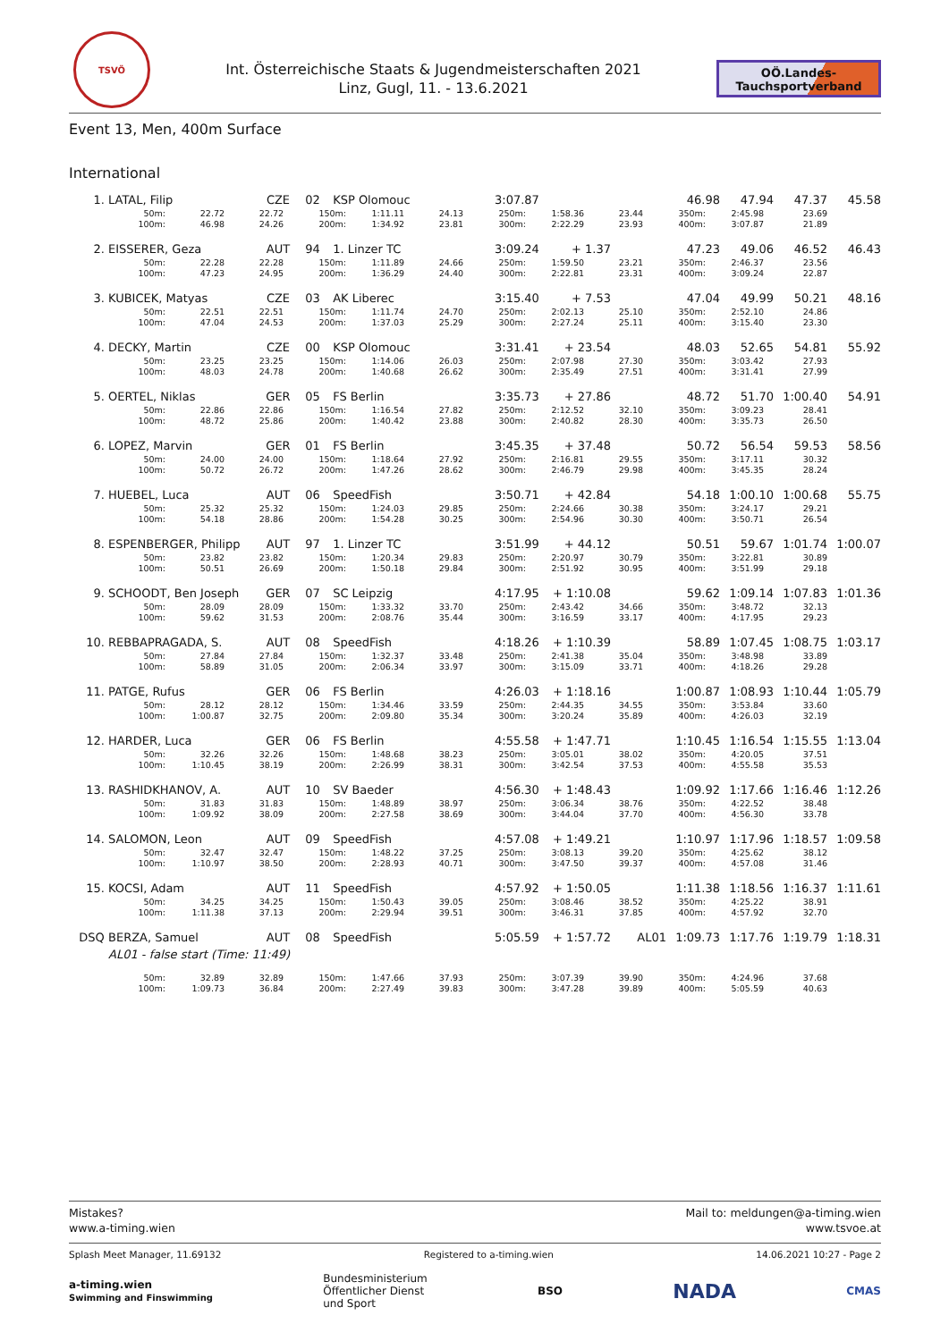TSVÖ
Int. Österreichische Staats & Jugendmeisterschaften 2021
Linz, Gugl, 11. - 13.6.2021
OÖ.Landes-
Tauchsportverband
Event 13, Men, 400m Surface
International
| 1. | LATAL, Filip | CZE | 02 | KSP Olomouc | 3:07.87 | | | 46.98 | 47.94 | 47.37 | 45.58 |
| 50m: | 22.72 | 22.72 | 150m: | 1:11.11 | 24.13 | 250m: | 1:58.36 | 23.44 | 350m: | 2:45.98 | 23.69 | |
| 100m: | 46.98 | 24.26 | 200m: | 1:34.92 | 23.81 | 300m: | 2:22.29 | 23.93 | 400m: | 3:07.87 | 21.89 | |
| 2. | EISSERER, Geza | AUT | 94 | 1. Linzer TC | 3:09.24 | + 1.37 | | 47.23 | 49.06 | 46.52 | 46.43 |
| 50m: | 22.28 | 22.28 | 150m: | 1:11.89 | 24.66 | 250m: | 1:59.50 | 23.21 | 350m: | 2:46.37 | 23.56 | |
| 100m: | 47.23 | 24.95 | 200m: | 1:36.29 | 24.40 | 300m: | 2:22.81 | 23.31 | 400m: | 3:09.24 | 22.87 | |
| 3. | KUBICEK, Matyas | CZE | 03 | AK Liberec | 3:15.40 | + 7.53 | | 47.04 | 49.99 | 50.21 | 48.16 |
| 50m: | 22.51 | 22.51 | 150m: | 1:11.74 | 24.70 | 250m: | 2:02.13 | 25.10 | 350m: | 2:52.10 | 24.86 | |
| 100m: | 47.04 | 24.53 | 200m: | 1:37.03 | 25.29 | 300m: | 2:27.24 | 25.11 | 400m: | 3:15.40 | 23.30 | |
| 4. | DECKY, Martin | CZE | 00 | KSP Olomouc | 3:31.41 | + 23.54 | | 48.03 | 52.65 | 54.81 | 55.92 |
| 50m: | 23.25 | 23.25 | 150m: | 1:14.06 | 26.03 | 250m: | 2:07.98 | 27.30 | 350m: | 3:03.42 | 27.93 | |
| 100m: | 48.03 | 24.78 | 200m: | 1:40.68 | 26.62 | 300m: | 2:35.49 | 27.51 | 400m: | 3:31.41 | 27.99 | |
| 5. | OERTEL, Niklas | GER | 05 | FS Berlin | 3:35.73 | + 27.86 | | 48.72 | 51.70 | 1:00.40 | 54.91 |
| 50m: | 22.86 | 22.86 | 150m: | 1:16.54 | 27.82 | 250m: | 2:12.52 | 32.10 | 350m: | 3:09.23 | 28.41 | |
| 100m: | 48.72 | 25.86 | 200m: | 1:40.42 | 23.88 | 300m: | 2:40.82 | 28.30 | 400m: | 3:35.73 | 26.50 | |
| 6. | LOPEZ, Marvin | GER | 01 | FS Berlin | 3:45.35 | + 37.48 | | 50.72 | 56.54 | 59.53 | 58.56 |
| 50m: | 24.00 | 24.00 | 150m: | 1:18.64 | 27.92 | 250m: | 2:16.81 | 29.55 | 350m: | 3:17.11 | 30.32 | |
| 100m: | 50.72 | 26.72 | 200m: | 1:47.26 | 28.62 | 300m: | 2:46.79 | 29.98 | 400m: | 3:45.35 | 28.24 | |
| 7. | HUEBEL, Luca | AUT | 06 | SpeedFish | 3:50.71 | + 42.84 | | 54.18 | 1:00.10 | 1:00.68 | 55.75 |
| 50m: | 25.32 | 25.32 | 150m: | 1:24.03 | 29.85 | 250m: | 2:24.66 | 30.38 | 350m: | 3:24.17 | 29.21 | |
| 100m: | 54.18 | 28.86 | 200m: | 1:54.28 | 30.25 | 300m: | 2:54.96 | 30.30 | 400m: | 3:50.71 | 26.54 | |
| 8. | ESPENBERGER, Philipp | AUT | 97 | 1. Linzer TC | 3:51.99 | + 44.12 | | 50.51 | 59.67 | 1:01.74 | 1:00.07 |
| 50m: | 23.82 | 23.82 | 150m: | 1:20.34 | 29.83 | 250m: | 2:20.97 | 30.79 | 350m: | 3:22.81 | 30.89 | |
| 100m: | 50.51 | 26.69 | 200m: | 1:50.18 | 29.84 | 300m: | 2:51.92 | 30.95 | 400m: | 3:51.99 | 29.18 | |
| 9. | SCHOODT, Ben Joseph | GER | 07 | SC Leipzig | 4:17.95 | + 1:10.08 | | 59.62 | 1:09.14 | 1:07.83 | 1:01.36 |
| 50m: | 28.09 | 28.09 | 150m: | 1:33.32 | 33.70 | 250m: | 2:43.42 | 34.66 | 350m: | 3:48.72 | 32.13 | |
| 100m: | 59.62 | 31.53 | 200m: | 2:08.76 | 35.44 | 300m: | 3:16.59 | 33.17 | 400m: | 4:17.95 | 29.23 | |
| 10. | REBBAPRAGADA, S. | AUT | 08 | SpeedFish | 4:18.26 | + 1:10.39 | | 58.89 | 1:07.45 | 1:08.75 | 1:03.17 |
| 50m: | 27.84 | 27.84 | 150m: | 1:32.37 | 33.48 | 250m: | 2:41.38 | 35.04 | 350m: | 3:48.98 | 33.89 | |
| 100m: | 58.89 | 31.05 | 200m: | 2:06.34 | 33.97 | 300m: | 3:15.09 | 33.71 | 400m: | 4:18.26 | 29.28 | |
| 11. | PATGE, Rufus | GER | 06 | FS Berlin | 4:26.03 | + 1:18.16 | | 1:00.87 | 1:08.93 | 1:10.44 | 1:05.79 |
| 50m: | 28.12 | 28.12 | 150m: | 1:34.46 | 33.59 | 250m: | 2:44.35 | 34.55 | 350m: | 3:53.84 | 33.60 | |
| 100m: | 1:00.87 | 32.75 | 200m: | 2:09.80 | 35.34 | 300m: | 3:20.24 | 35.89 | 400m: | 4:26.03 | 32.19 | |
| 12. | HARDER, Luca | GER | 06 | FS Berlin | 4:55.58 | + 1:47.71 | | 1:10.45 | 1:16.54 | 1:15.55 | 1:13.04 |
| 50m: | 32.26 | 32.26 | 150m: | 1:48.68 | 38.23 | 250m: | 3:05.01 | 38.02 | 350m: | 4:20.05 | 37.51 | |
| 100m: | 1:10.45 | 38.19 | 200m: | 2:26.99 | 38.31 | 300m: | 3:42.54 | 37.53 | 400m: | 4:55.58 | 35.53 | |
| 13. | RASHIDKHANOV, A. | AUT | 10 | SV Baeder | 4:56.30 | + 1:48.43 | | 1:09.92 | 1:17.66 | 1:16.46 | 1:12.26 |
| 50m: | 31.83 | 31.83 | 150m: | 1:48.89 | 38.97 | 250m: | 3:06.34 | 38.76 | 350m: | 4:22.52 | 38.48 | |
| 100m: | 1:09.92 | 38.09 | 200m: | 2:27.58 | 38.69 | 300m: | 3:44.04 | 37.70 | 400m: | 4:56.30 | 33.78 | |
| 14. | SALOMON, Leon | AUT | 09 | SpeedFish | 4:57.08 | + 1:49.21 | | 1:10.97 | 1:17.96 | 1:18.57 | 1:09.58 |
| 50m: | 32.47 | 32.47 | 150m: | 1:48.22 | 37.25 | 250m: | 3:08.13 | 39.20 | 350m: | 4:25.62 | 38.12 | |
| 100m: | 1:10.97 | 38.50 | 200m: | 2:28.93 | 40.71 | 300m: | 3:47.50 | 39.37 | 400m: | 4:57.08 | 31.46 | |
| 15. | KOCSI, Adam | AUT | 11 | SpeedFish | 4:57.92 | + 1:50.05 | | 1:11.38 | 1:18.56 | 1:16.37 | 1:11.61 |
| 50m: | 34.25 | 34.25 | 150m: | 1:50.43 | 39.05 | 250m: | 3:08.46 | 38.52 | 350m: | 4:25.22 | 38.91 | |
| 100m: | 1:11.38 | 37.13 | 200m: | 2:29.94 | 39.51 | 300m: | 3:46.31 | 37.85 | 400m: | 4:57.92 | 32.70 | |
| DSQ | BERZA, Samuel | AUT | 08 | SpeedFish | 5:05.59 | + 1:57.72 | AL01 | 1:09.73 | 1:17.76 | 1:19.79 | 1:18.31 |
AL01 - false start (Time: 11:49)
| 50m: | 32.89 | 32.89 | 150m: | 1:47.66 | 37.93 | 250m: | 3:07.39 | 39.90 | 350m: | 4:24.96 | 37.68 | |
| 100m: | 1:09.73 | 36.84 | 200m: | 2:27.49 | 39.83 | 300m: | 3:47.28 | 39.89 | 400m: | 5:05.59 | 40.63 | |
Mistakes?
www.a-timing.wien
Mail to: meldungen@a-timing.wien
www.tsvoe.at
Splash Meet Manager, 11.69132 Registered to a-timing.wien 14.06.2021 10:27 - Page 2
a-timing.wien
Swimming and Finswimming Bundesministerium
Öffentlicher Dienst
und Sport BSO NADA CMAS